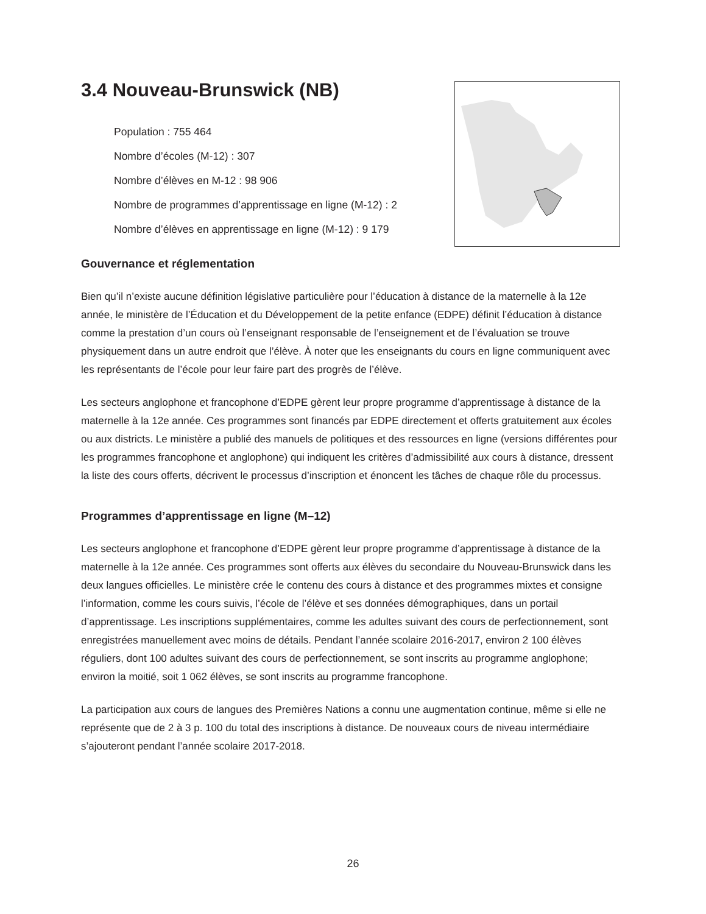3.4 Nouveau-Brunswick (NB)
Population : 755 464
Nombre d’écoles (M-12) : 307
Nombre d’élèves en M-12 : 98 906
Nombre de programmes d’apprentissage en ligne (M-12) : 2
Nombre d’élèves en apprentissage en ligne (M-12) : 9 179
Gouvernance et réglementation
Bien qu’il n’existe aucune définition législative particulière pour l’éducation à distance de la maternelle à la 12e année, le ministère de l’Éducation et du Développement de la petite enfance (EDPE) définit l’éducation à distance comme la prestation d’un cours où l’enseignant responsable de l’enseignement et de l’évaluation se trouve physiquement dans un autre endroit que l’élève. À noter que les enseignants du cours en ligne communiquent avec les représentants de l’école pour leur faire part des progrès de l’élève.
Les secteurs anglophone et francophone d’EDPE gèrent leur propre programme d’apprentissage à distance de la maternelle à la 12e année. Ces programmes sont financés par EDPE directement et offerts gratuitement aux écoles ou aux districts. Le ministère a publié des manuels de politiques et des ressources en ligne (versions différentes pour les programmes francophone et anglophone) qui indiquent les critères d’admissibilité aux cours à distance, dressent la liste des cours offerts, décrivent le processus d’inscription et énoncent les tâches de chaque rôle du processus.
Programmes d’apprentissage en ligne (M–12)
Les secteurs anglophone et francophone d’EDPE gèrent leur propre programme d’apprentissage à distance de la maternelle à la 12e année. Ces programmes sont offerts aux élèves du secondaire du Nouveau-Brunswick dans les deux langues officielles. Le ministère crée le contenu des cours à distance et des programmes mixtes et consigne l’information, comme les cours suivis, l’école de l’élève et ses données démographiques, dans un portail d’apprentissage. Les inscriptions supplémentaires, comme les adultes suivant des cours de perfectionnement, sont enregistrées manuellement avec moins de détails. Pendant l’année scolaire 2016-2017, environ 2 100 élèves réguliers, dont 100 adultes suivant des cours de perfectionnement, se sont inscrits au programme anglophone; environ la moitié, soit 1 062 élèves, se sont inscrits au programme francophone.
La participation aux cours de langues des Premières Nations a connu une augmentation continue, même si elle ne représente que de 2 à 3 p. 100 du total des inscriptions à distance. De nouveaux cours de niveau intermédiaire s’ajouteront pendant l’année scolaire 2017-2018.
26